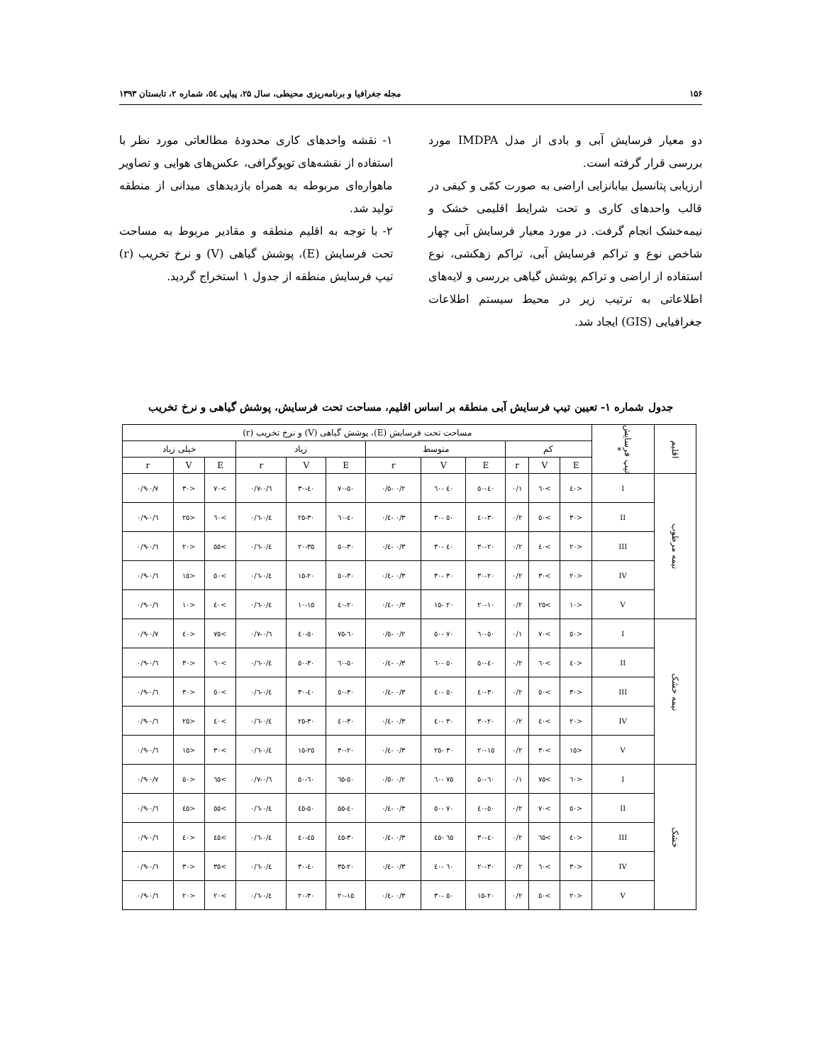۱۵۶ مجله جغرافیا و برنامه‌ریزی محیطی، سال ۲۵، پیاپی ٥٤، شماره ۲، تابستان ۱۳۹۳
دو معیار فرسایش آبی و بادی از مدل IMDPA مورد بررسی قرار گرفته است.
ارزیابی پتانسیل بیابانزایی اراضی به صورت کمّی و کیفی در قالب واحدهای کاری و تحت شرایط اقلیمی خشک و نیمه‌خشک انجام گرفت. در مورد معیار فرسایش آبی چهار شاخص نوع و تراکم فرسایش آبی، تراکم زهکشی، نوع استفاده از اراضی و تراکم پوشش گیاهی بررسی و لایه‌های اطلاعاتی به ترتیب زیر در محیط سیستم اطلاعات جغرافیایی (GIS) ایجاد شد.
۱- نقشه واحدهای کاری محدودهٔ مطالعاتی مورد نظر با استفاده از نقشه‌های توپوگرافی، عکس‌های هوایی و تصاویر ماهواره‌ای مربوطه به همراه بازدیدهای میدانی از منطقه تولید شد.
۲- با توجه به اقلیم منطقه و مقادیر مربوط به مساحت تحت فرسایش (E)، پوشش گیاهی (V) و نرخ تخریب (r) تیپ فرسایش منطقه از جدول ۱ استخراج گردید.
جدول شماره ۱- تعیین تیپ فرسایش آبی منطقه بر اساس اقلیم، مساحت تحت فرسایش، پوشش گیاهی و نرخ تخریب
| اقلیم | تیپ فرسایش * | مساحت تحت فرسایش (E)، پوشش گیاهی (V) و نرخ تخریب (r) | | | | | | | | | | | |
| --- | --- | --- | --- | --- | --- | --- | --- | --- | --- | --- | --- | --- | --- |
| | | کم | | | متوسط | | | زیاد | | | خیلی زیاد | | |
| | | E | V | r | E | V | r | E | V | r | E | V | r |
| نیمه مرطوب | I | <٤٠ | >٦٠ | ٠/١ | ٤٠-٥٠ | ٤٠ -٦٠ | ٠/٢ -٠/٥ | ٥٠-٧٠ | ٤٠-٣٠ | ٠/٦-٠/٧ | >٧٠ | <٣٠ | ٠/٧-٠/٩ |
| | II | <٣٠ | >٥٠ | ٠/٢ | ٣٠-٤٠ | ٥٠ -٣٠ | ٠/٣ -٠/٤ | ٤٠-٦٠ | ٣٠-٢٥ | ٠/٤-٠/٦ | >٦٠ | <٢٥ | ٠/٦-٠/٩ |
| | III | <٢٠ | >٤٠ | ٠/٢ | ٢٠-٣٠ | ٤٠ -٣٠ | ٠/٣ -٠/٤ | ٣٠-٥٠ | ٣٥-٢٠ | ٠/٤-٠/٦ | >٥٥ | <٢٠ | ٠/٦-٠/٩ |
| | IV | <٢٠ | >٣٠ | ٠/٢ | ٢٠-٣٠ | ٣٠ -٣٠ | ٠/٣ -٠/٤ | ٣٠-٥٠ | ٢٠-١٥ | ٠/٤-٠/٦ | >٥٠ | <١٥ | ٠/٦-٠/٩ |
| | V | <١٠ | >٢٥ | ٠/٢ | ١٠-٢٠ | ٢٠ -١٥ | ٠/٣ -٠/٤ | ٢٠-٤٠ | ١٥-١٠ | ٠/٤-٠/٦ | >٤٠ | <١٠ | ٠/٦-٠/٩ |
| نیمه خشک | I | <٥٠ | >٧٠ | ٠/١ | ٥٠-٦٠ | ٧٠ -٥٠ | ٠/٢ -٠/٥ | ٦٠-٧٥ | ٥٠-٤٠ | ٠/٦-٠/٧ | >٧٥ | <٤٠ | ٠/٧-٠/٩ |
| | II | <٤٠ | >٦٠ | ٠/٢ | ٤٠-٥٠ | ٥٠ -٦٠ | ٠/٣ -٠/٤ | ٥٠-٦٠ | ٣٠-٥٠ | ٠/٤-٠/٦ | >٦٠ | <٣٠ | ٠/٦-٠/٩ |
| | III | <٣٠ | >٥٠ | ٠/٢ | ٣٠-٤٠ | ٥٠ -٤٠ | ٠/٣ -٠/٤ | ٣٠-٥٠ | ٤٠-٣٠ | ٠/٤-٠/٦ | >٥٠ | <٣٠ | ٠/٦-٠/٩ |
| | IV | <٢٠ | >٤٠ | ٠/٢ | ٢٠-٣٠ | ٣٠ -٤٠ | ٠/٣ -٠/٤ | ٣٠-٤٠ | ٣٠-٢٥ | ٠/٤-٠/٦ | >٤٠ | <٢٥ | ٠/٦-٠/٩ |
| | V | <١٥ | >٣٠ | ٠/٢ | ١٥-٢٠ | ٣٠ -٢٥ | ٠/٣ -٠/٤ | ٢٠-٣٠ | ٢٥-١٥ | ٠/٤-٠/٦ | >٣٠ | <١٥ | ٠/٦-٠/٩ |
| خشک | I | <٦٠ | >٧٥ | ٠/١ | ٦٠-٥٠ | ٧٥ -٦٠ | ٠/٢ -٠/٥ | ٥٠-٦٥ | ٦٠-٥٠ | ٠/٦-٠/٧ | >٦٥ | <٥٠ | ٠/٧-٠/٩ |
| | II | <٥٠ | >٧٠ | ٠/٢ | ٥٠-٤٠ | ٧٠ -٥٠ | ٠/٣ -٠/٤ | ٤٠-٥٥ | ٥٠-٤٥ | ٠/٤-٠/٦ | >٥٥ | <٤٥ | ٠/٦-٠/٩ |
| | III | <٤٠ | >٦٥ | ٠/٢ | ٤٠-٣٠ | ٦٥ -٤٥ | ٠/٣ -٠/٤ | ٣٠-٤٥ | ٤٥-٤٠ | ٠/٤-٠/٦ | >٤٥ | <٤٠ | ٠/٦-٠/٩ |
| | IV | <٣٠ | >٦٠ | ٠/٢ | ٣٠-٢٠ | ٦٠ -٤٠ | ٠/٣ -٠/٤ | ٢٠-٣٥ | ٤٠-٣٠ | ٠/٤-٠/٦ | >٣٥ | <٣٠ | ٠/٦-٠/٩ |
| | V | <٢٠ | >٥٠ | ٠/٢ | ٢٠-١٥ | ٥٠ -٣٠ | ٠/٣ -٠/٤ | ١٥-٢٠ | ٣٠-٢٠ | ٠/٤-٠/٦ | >٢٠ | <٢٠ | ٠/٦-٠/٩ |